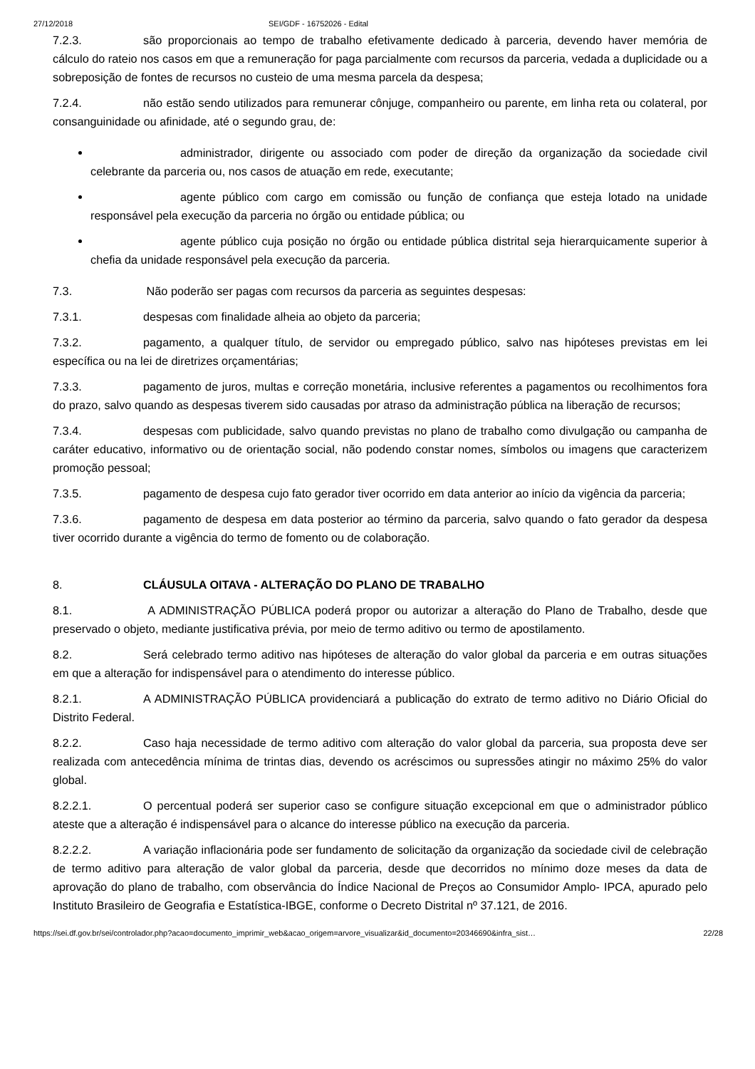27/12/2018 SEI/GDF - 16752026 - Edital
7.2.3. são proporcionais ao tempo de trabalho efetivamente dedicado à parceria, devendo haver memória de cálculo do rateio nos casos em que a remuneração for paga parcialmente com recursos da parceria, vedada a duplicidade ou a sobreposição de fontes de recursos no custeio de uma mesma parcela da despesa;
7.2.4. não estão sendo utilizados para remunerar cônjuge, companheiro ou parente, em linha reta ou colateral, por consanguinidade ou afinidade, até o segundo grau, de:
administrador, dirigente ou associado com poder de direção da organização da sociedade civil celebrante da parceria ou, nos casos de atuação em rede, executante;
agente público com cargo em comissão ou função de confiança que esteja lotado na unidade responsável pela execução da parceria no órgão ou entidade pública; ou
agente público cuja posição no órgão ou entidade pública distrital seja hierarquicamente superior à chefia da unidade responsável pela execução da parceria.
7.3. Não poderão ser pagas com recursos da parceria as seguintes despesas:
7.3.1. despesas com finalidade alheia ao objeto da parceria;
7.3.2. pagamento, a qualquer título, de servidor ou empregado público, salvo nas hipóteses previstas em lei específica ou na lei de diretrizes orçamentárias;
7.3.3. pagamento de juros, multas e correção monetária, inclusive referentes a pagamentos ou recolhimentos fora do prazo, salvo quando as despesas tiverem sido causadas por atraso da administração pública na liberação de recursos;
7.3.4. despesas com publicidade, salvo quando previstas no plano de trabalho como divulgação ou campanha de caráter educativo, informativo ou de orientação social, não podendo constar nomes, símbolos ou imagens que caracterizem promoção pessoal;
7.3.5. pagamento de despesa cujo fato gerador tiver ocorrido em data anterior ao início da vigência da parceria;
7.3.6. pagamento de despesa em data posterior ao término da parceria, salvo quando o fato gerador da despesa tiver ocorrido durante a vigência do termo de fomento ou de colaboração.
8. CLÁUSULA OITAVA - ALTERAÇÃO DO PLANO DE TRABALHO
8.1. A ADMINISTRAÇÃO PÚBLICA poderá propor ou autorizar a alteração do Plano de Trabalho, desde que preservado o objeto, mediante justificativa prévia, por meio de termo aditivo ou termo de apostilamento.
8.2. Será celebrado termo aditivo nas hipóteses de alteração do valor global da parceria e em outras situações em que a alteração for indispensável para o atendimento do interesse público.
8.2.1. A ADMINISTRAÇÃO PÚBLICA providenciará a publicação do extrato de termo aditivo no Diário Oficial do Distrito Federal.
8.2.2. Caso haja necessidade de termo aditivo com alteração do valor global da parceria, sua proposta deve ser realizada com antecedência mínima de trintas dias, devendo os acréscimos ou supressões atingir no máximo 25% do valor global.
8.2.2.1. O percentual poderá ser superior caso se configure situação excepcional em que o administrador público ateste que a alteração é indispensável para o alcance do interesse público na execução da parceria.
8.2.2.2. A variação inflacionária pode ser fundamento de solicitação da organização da sociedade civil de celebração de termo aditivo para alteração de valor global da parceria, desde que decorridos no mínimo doze meses da data de aprovação do plano de trabalho, com observância do Índice Nacional de Preços ao Consumidor Amplo- IPCA, apurado pelo Instituto Brasileiro de Geografia e Estatística-IBGE, conforme o Decreto Distrital nº 37.121, de 2016.
https://sei.df.gov.br/sei/controlador.php?acao=documento_imprimir_web&acao_origem=arvore_visualizar&id_documento=20346690&infra_sist… 22/28